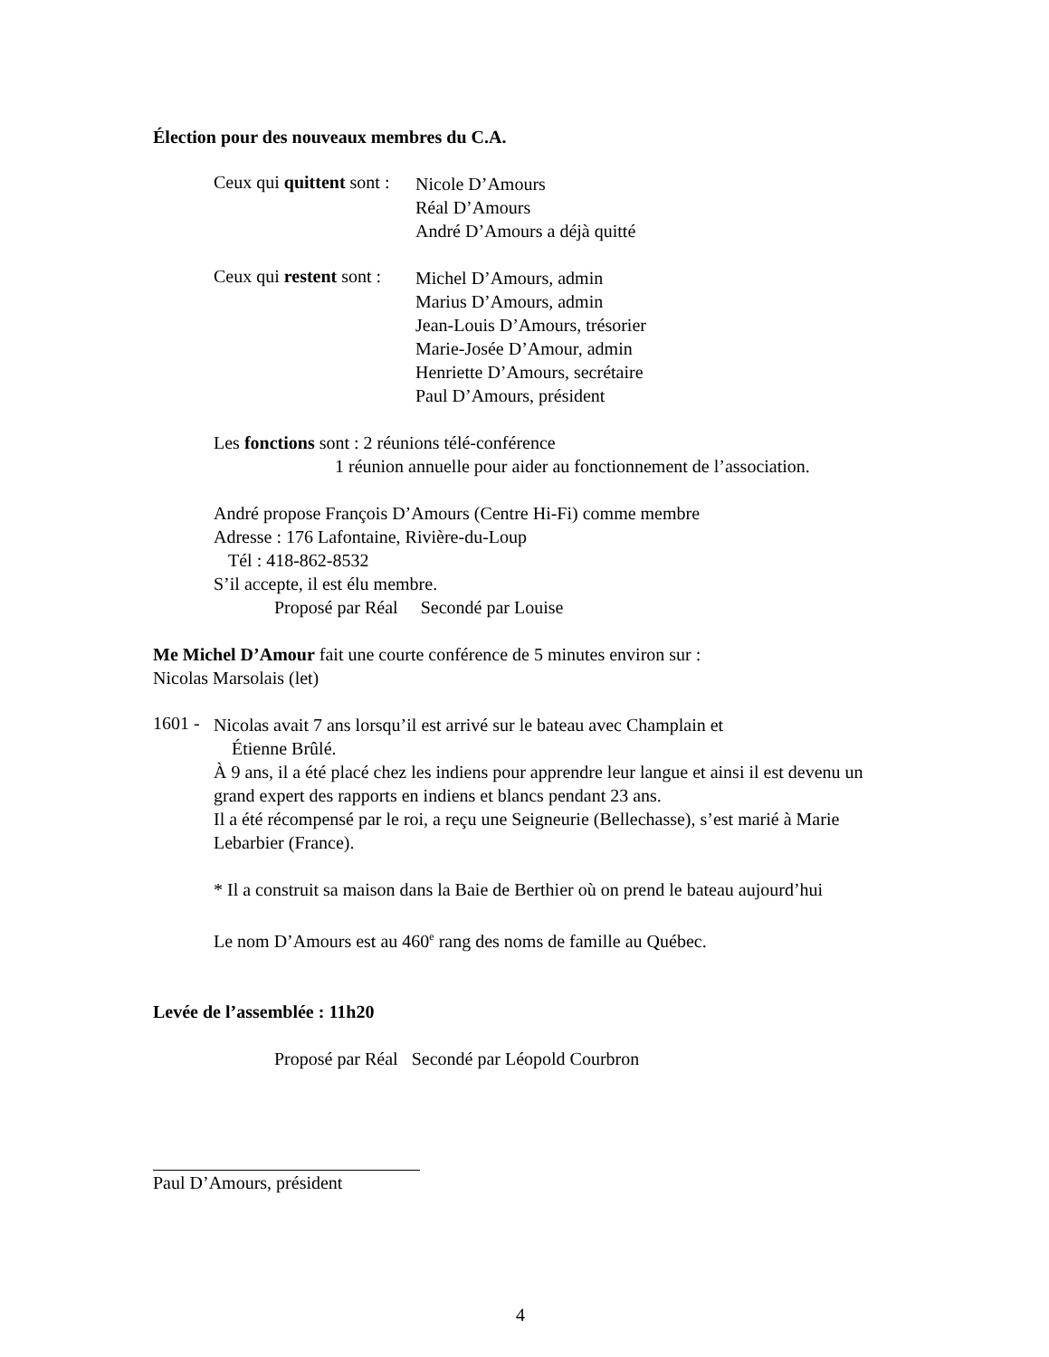Élection pour des nouveaux membres du C.A.
Ceux qui quittent sont :
Nicole D’Amours
Réal D’Amours
André D’Amours a déjà quitté
Ceux qui restent sont :
Michel D’Amours, admin
Marius D’Amours, admin
Jean-Louis D’Amours, trésorier
Marie-Josée D’Amour, admin
Henriette D’Amours, secrétaire
Paul D’Amours, président
Les fonctions sont : 2 réunions télé-conférence
1 réunion annuelle pour aider au fonctionnement de l’association.
André propose François D’Amours (Centre Hi-Fi) comme membre
Adresse : 176 Lafontaine, Rivière-du-Loup
Tél : 418-862-8532
S’il accepte, il est élu membre.
Proposé par Réal Secondé par Louise
Me Michel D’Amour fait une courte conférence de 5 minutes environ sur :
Nicolas Marsolais (let)
1601 -
Nicolas avait 7 ans lorsqu’il est arrivé sur le bateau avec Champlain et
Étienne Brûlé.
À 9 ans, il a été placé chez les indiens pour apprendre leur langue et ainsi il est devenu un grand expert des rapports en indiens et blancs pendant 23 ans.
Il a été récompensé par le roi, a reçu une Seigneurie (Bellechasse), s’est marié à Marie Lebarbier (France).
* Il a construit sa maison dans la Baie de Berthier où on prend le bateau aujourd’hui
Le nom D’Amours est au 460<sup>e</sup> rang des noms de famille au Québec.
Levée de l’assemblée : 11h20
Proposé par Réal Secondé par Léopold Courbron
Paul D’Amours, président
4